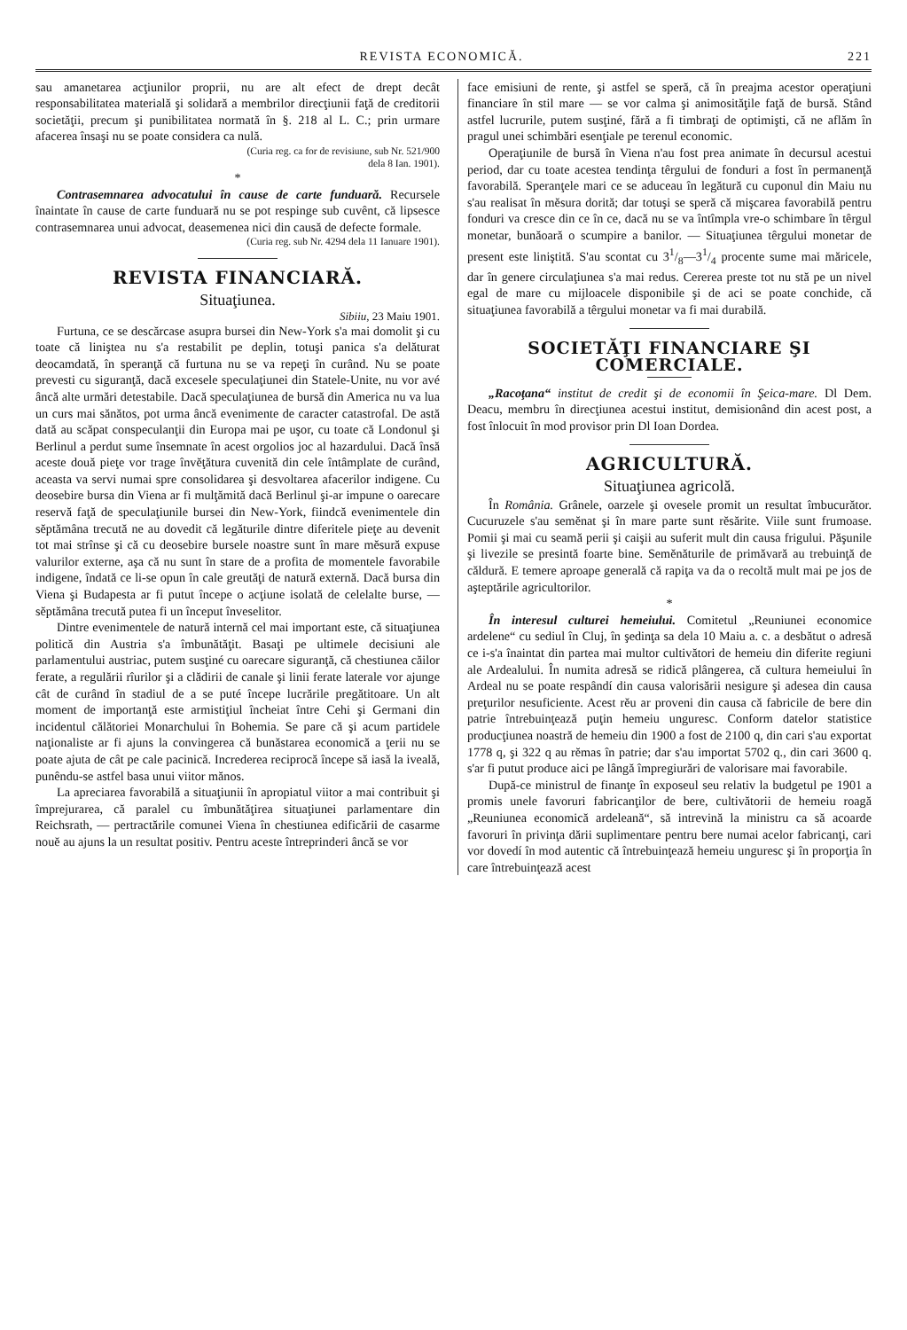REVISTA ECONOMICĂ. 221
sau amanetarea acţiunilor proprii, nu are alt efect de drept decât responsabilitatea materială şi solidară a membrilor direcţiunii faţă de creditorii societăţii, precum şi punibilitatea normată în §. 218 al L. C.; prin urmare afacerea însaşi nu se poate considera ca nulă.
(Curia reg. ca for de revisiune, sub Nr. 521/900
dela 8 Ian. 1901).
*
Contrasemnarea advocatului în cause de carte funduară. Recursele înaintate în cause de carte funduară nu se pot respinge sub cuvênt, că lipsesce contrasemnarea unui advocat, deasemenea nici din causă de defecte formale.
(Curia reg. sub Nr. 4294 dela 11 Ianuare 1901).
REVISTA FINANCIARĂ.
Situaţiunea.
Sibiiu, 23 Maiu 1901.
Furtuna, ce se descărcase asupra bursei din New-York s'a mai domolit şi cu toate că liniştea nu s'a restabilit pe deplin, totuşi panica s'a delăturat deocamdată, în speranţă că furtuna nu se va repeţi în curând. Nu se poate prevesti cu siguranţă, dacă excesele speculaţiunei din Statele-Unite, nu vor avé âncă alte urmări detestabile. Dacă speculaţiunea de bursă din America nu va lua un curs mai sănătos, pot urma âncă evenimente de caracter catastrofal. De astă dată au scăpat conspeculanţii din Europa mai pe uşor, cu toate că Londonul şi Berlinul a perdut sume însemnate în acest orgolios joc al hazardului. Dacă însă aceste două pieţe vor trage învĕţătura cuvenită din cele întâmplate de curând, aceasta va servi numai spre consolidarea şi desvoltarea afacerilor indigene. Cu deosebire bursa din Viena ar fi mulţămită dacă Berlinul şi-ar impune o oarecare reservă faţă de speculaţiunile bursei din New-York, fiindcă evenimentele din sĕptămâna trecută ne au dovedit că legăturile dintre diferitele pieţe au devenit tot mai strînse şi că cu deosebire bursele noastre sunt în mare mĕsură expuse valurilor externe, aşa că nu sunt în stare de a profita de momentele favorabile indigene, îndată ce li-se opun în cale greutăţi de natură externă. Dacă bursa din Viena şi Budapesta ar fi putut începe o acţiune isolată de celelalte burse, — sĕptămâna trecută putea fi un început înveselitor.
Dintre evenimentele de natură internă cel mai important este, că situaţiunea politică din Austria s'a îmbunătăţit. Basaţi pe ultimele decisiuni ale parlamentului austriac, putem susţiné cu oarecare siguranţă, că chestiunea căilor ferate, a regulării rîurilor şi a clădirii de canale şi linii ferate laterale vor ajunge cât de curând în stadiul de a se puté începe lucrările pregătitoare. Un alt moment de importanţă este armistiţiul încheiat între Cehi şi Germani din incidentul călătoriei Monarchului în Bohemia. Se pare că şi acum partidele naţionaliste ar fi ajuns la convingerea că bunăstarea economică a ţerii nu se poate ajuta de cât pe cale pacinică. Increderea reciprocă începe să iasă la iveală, punêndu-se astfel basa unui viitor mănos.
La apreciarea favorabilă a situaţiunii în apropiatul viitor a mai contribuit şi împrejurarea, că paralel cu îmbunătăţirea situaţiunei parlamentare din Reichsrath, — pertractările comunei Viena în chestiunea edificării de casarme nouĕ au ajuns la un resultat positiv. Pentru aceste întreprinderi âncă se vor
face emisiuni de rente, şi astfel se speră, că în preajma acestor operaţiuni financiare în stil mare — se vor calma şi animosităţile faţă de bursă. Stând astfel lucrurile, putem susţiné, fără a fi timbraţi de optimişti, că ne aflăm în pragul unei schimbări esenţiale pe terenul economic.
Operaţiunile de bursă în Viena n'au fost prea animate în decursul acestui period, dar cu toate acestea tendinţa têrgului de fonduri a fost în permanenţă favorabilă. Speranţele mari ce se aduceau în legătură cu cuponul din Maiu nu s'au realisat în mĕsura dorită; dar totuşi se speră că mişcarea favorabilă pentru fonduri va cresce din ce în ce, dacă nu se va întîmpla vre-o schimbare în têrgul monetar, bunăoară o scumpire a banilor. — Situaţiunea têrgului monetar de present este liniştită. S'au scontat cu 31/8—31/4 procente sume mai măricele, dar în genere circulaţiunea s'a mai redus. Cererea preste tot nu stă pe un nivel egal de mare cu mijloacele disponibile şi de aci se poate conchide, că situaţiunea favorabilă a têrgului monetar va fi mai durabilă.
SOCIETĂŢI FINANCIARE ŞI COMERCIALE.
„Racoţana“ institut de credit şi de economii în Şeica-mare. Dl Dem. Deacu, membru în direcţiunea acestui institut, demisionând din acest post, a fost înlocuit în mod provisor prin Dl Ioan Dordea.
AGRICULTURĂ.
Situaţiunea agricolă.
În România. Grânele, oarzele şi ovesele promit un resultat îmbucurător. Cucuruzele s'au semĕnat şi în mare parte sunt rĕsărite. Viile sunt frumoase. Pomii şi mai cu seamă perii şi caişii au suferit mult din causa frigului. Păşunile şi livezile se presintă foarte bine. Semĕnăturile de primăvară au trebuinţă de căldură. E temere aproape generală că rapiţa va da o recoltă mult mai pe jos de aşteptările agricultorilor.
*
În interesul culturei hemeiului. Comitetul „Reuniunei economice ardelene“ cu sediul în Cluj, în şedinţa sa dela 10 Maiu a. c. a desbătut o adresă ce i-s'a înaintat din partea mai multor cultivători de hemeiu din diferite regiuni ale Ardealului. În numita adresă se ridică plângerea, că cultura hemeiului în Ardeal nu se poate respândí din causa valorisării nesigure şi adesea din causa preţurilor nesuficiente. Acest rĕu ar proveni din causa că fabricile de bere din patrie întrebuinţează puţin hemeiu unguresc. Conform datelor statistice producţiunea noastră de hemeiu din 1900 a fost de 2100 q, din cari s'au exportat 1778 q, şi 322 q au rĕmas în patrie; dar s'au importat 5702 q., din cari 3600 q. s'ar fi putut produce aici pe lângă împregiurări de valorisare mai favorabile.
După-ce ministrul de finanţe în exposeul seu relativ la budgetul pe 1901 a promis unele favoruri fabricanţilor de bere, cultivătorii de hemeiu roagă „Reuniunea economică ardeleană“, să intrevină la ministru ca să acoarde favoruri în privinţa dării suplimentare pentru bere numai acelor fabricanţi, cari vor dovedí în mod autentic că întrebuinţează hemeiu unguresc şi în proporţia în care întrebuinţează acest